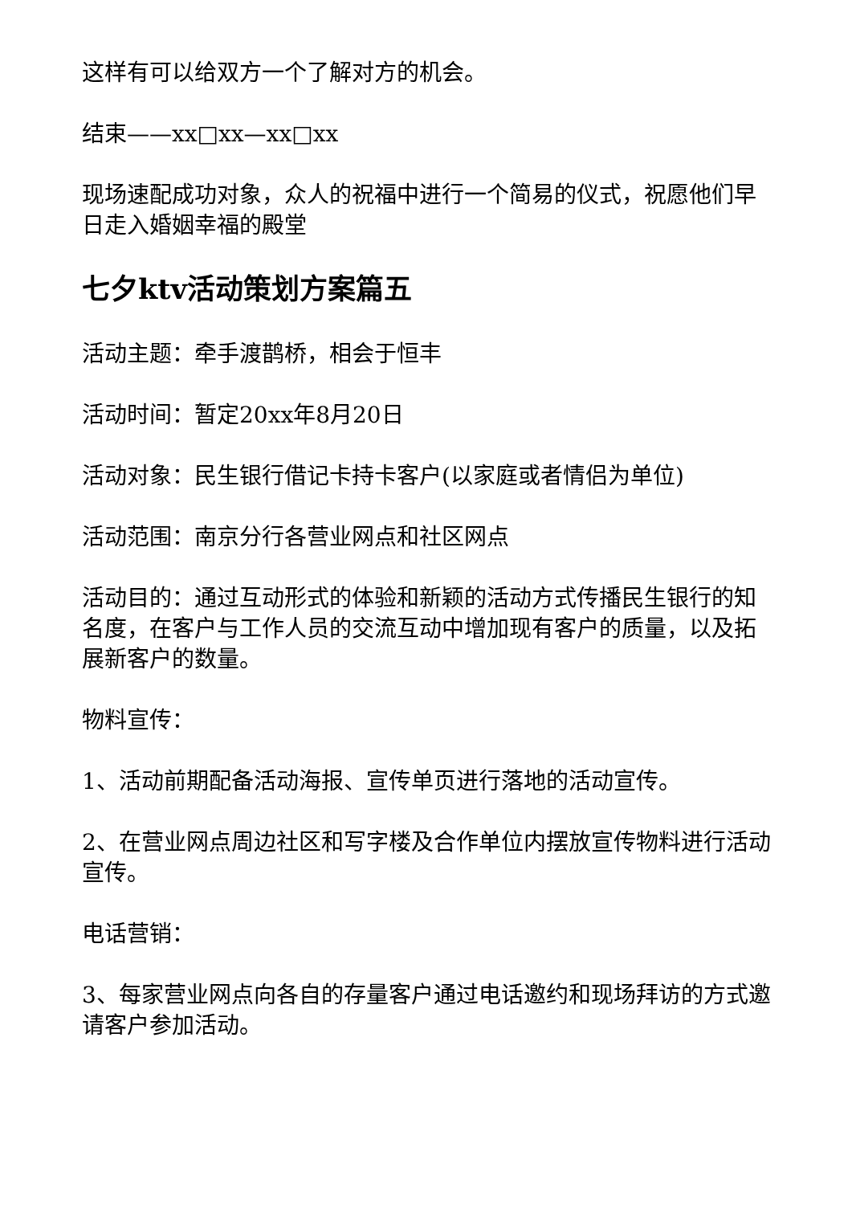这样有可以给双方一个了解对方的机会。
结束——xx□xx—xx□xx
现场速配成功对象，众人的祝福中进行一个简易的仪式，祝愿他们早日走入婚姻幸福的殿堂
七夕ktv活动策划方案篇五
活动主题：牵手渡鹊桥，相会于恒丰
活动时间：暂定20xx年8月20日
活动对象：民生银行借记卡持卡客户(以家庭或者情侣为单位)
活动范围：南京分行各营业网点和社区网点
活动目的：通过互动形式的体验和新颖的活动方式传播民生银行的知名度，在客户与工作人员的交流互动中增加现有客户的质量，以及拓展新客户的数量。
物料宣传：
1、活动前期配备活动海报、宣传单页进行落地的活动宣传。
2、在营业网点周边社区和写字楼及合作单位内摆放宣传物料进行活动宣传。
电话营销：
3、每家营业网点向各自的存量客户通过电话邀约和现场拜访的方式邀请客户参加活动。